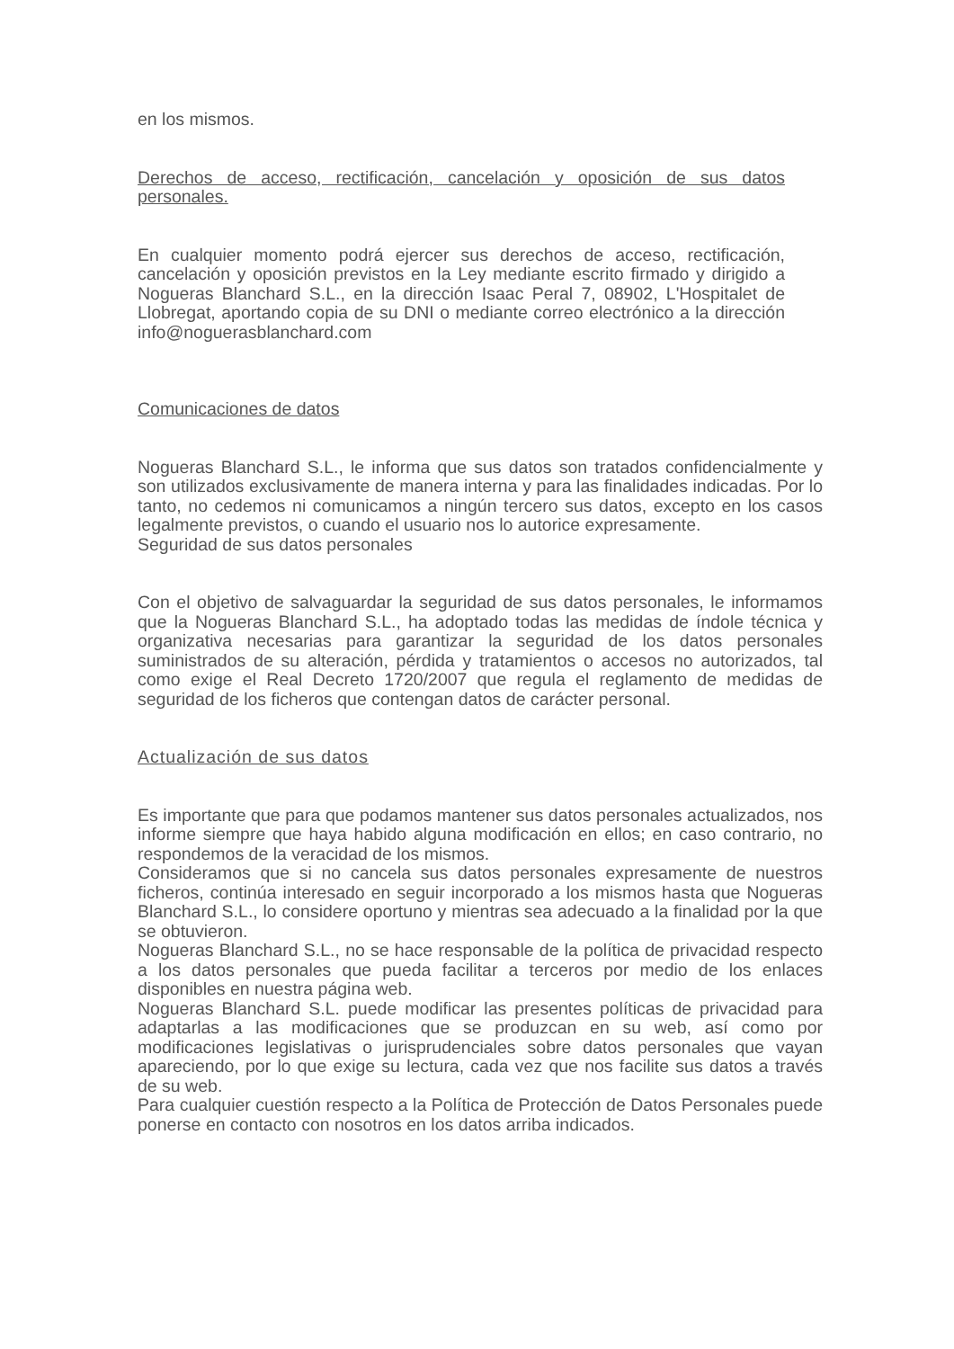en los mismos.
Derechos de acceso, rectificación, cancelación y oposición de sus datos personales.
En cualquier momento podrá ejercer sus derechos de acceso, rectificación, cancelación y oposición previstos en la Ley mediante escrito firmado y dirigido a Nogueras Blanchard S.L., en la dirección Isaac Peral 7, 08902, L'Hospitalet de Llobregat, aportando copia de su DNI o mediante correo electrónico a la dirección info@noguerasblanchard.com
Comunicaciones de datos
Nogueras Blanchard S.L., le informa que sus datos son tratados confidencialmente y son utilizados exclusivamente de manera interna y para las finalidades indicadas. Por lo tanto, no cedemos ni comunicamos a ningún tercero sus datos, excepto en los casos legalmente previstos, o cuando el usuario nos lo autorice expresamente.
Seguridad de sus datos personales
Con el objetivo de salvaguardar la seguridad de sus datos personales, le informamos que la Nogueras Blanchard S.L., ha adoptado todas las medidas de índole técnica y organizativa necesarias para garantizar la seguridad de los datos personales suministrados de su alteración, pérdida y tratamientos o accesos no autorizados, tal como exige el Real Decreto 1720/2007 que regula el reglamento de medidas de seguridad de los ficheros que contengan datos de carácter personal.
Actualización de sus datos
Es importante que para que podamos mantener sus datos personales actualizados, nos informe siempre que haya habido alguna modificación en ellos; en caso contrario, no respondemos de la veracidad de los mismos.
Consideramos que si no cancela sus datos personales expresamente de nuestros ficheros, continúa interesado en seguir incorporado a los mismos hasta que Nogueras Blanchard S.L., lo considere oportuno y mientras sea adecuado a la finalidad por la que se obtuvieron.
Nogueras Blanchard S.L., no se hace responsable de la política de privacidad respecto a los datos personales que pueda facilitar a terceros por medio de los enlaces disponibles en nuestra página web.
Nogueras Blanchard S.L. puede modificar las presentes políticas de privacidad para adaptarlas a las modificaciones que se produzcan en su web, así como por modificaciones legislativas o jurisprudenciales sobre datos personales que vayan apareciendo, por lo que exige su lectura, cada vez que nos facilite sus datos a través de su web.
Para cualquier cuestión respecto a la Política de Protección de Datos Personales puede ponerse en contacto con nosotros en los datos arriba indicados.